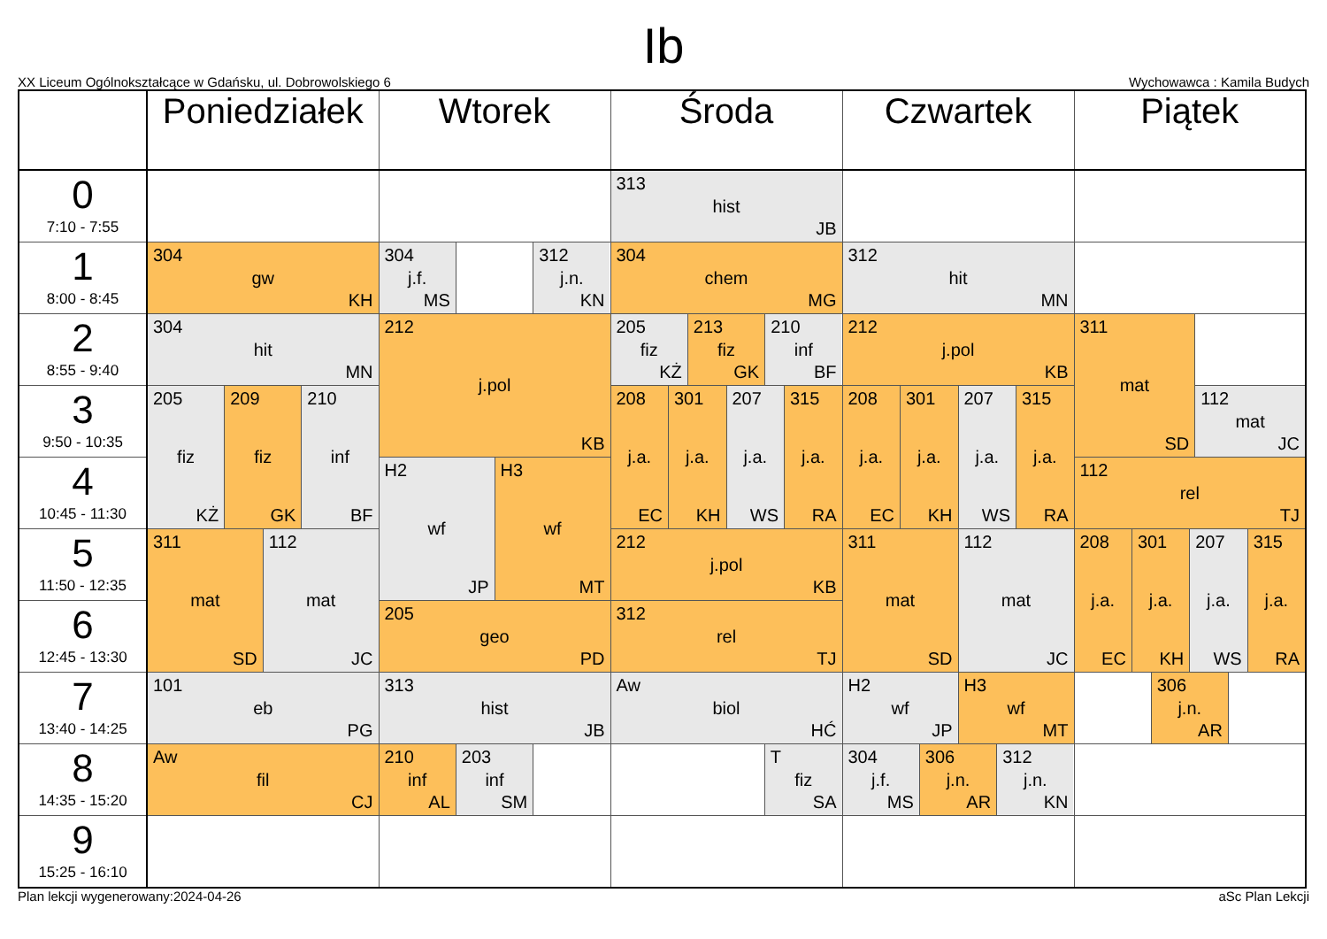Ib
XX Liceum Ogólnokształcące w Gdańsku, ul. Dobrowolskiego 6 Wychowawca : Kamila Budych
| | Poniedziałek | Wtorek | Środa | Czwartek | Piątek |
| --- | --- | --- | --- | --- | --- |
| 0 7:10 - 7:55 | | | 313 hist JB | | |
| 1 8:00 - 8:45 | 304 gw KH | 304 j.f. MS 312 j.n. KN | 304 chem MG | 312 hit MN | |
| 2 8:55 - 9:40 | 304 hit MN | 212 j.pol KB | 205 fiz KŻ 213 fiz GK 210 inf BF | 212 j.pol KB | 311 mat SD 112 mat JC |
| 3 9:50 - 10:35 | 205 fiz KŻ 209 fiz GK 210 inf BF | | 208 j.a. EC 301 j.a. KH 207 j.a. WS 315 j.a. RA | 208 j.a. EC 301 j.a. KH 207 j.a. WS 315 j.a. RA | |
| 4 10:45 - 11:30 | | H2 wf JP H3 wf MT | | | 112 rel TJ |
| 5 11:50 - 12:35 | 311 mat SD 112 mat JC | | 212 j.pol KB | 311 mat SD 112 mat JC | 208 j.a. EC 301 j.a. KH 207 j.a. WS 315 j.a. RA |
| 6 12:45 - 13:30 | | 205 geo PD | 312 rel TJ | | |
| 7 13:40 - 14:25 | 101 eb PG | 313 hist JB | Aw biol HĆ | H2 wf JP H3 wf MT | 306 j.n. AR |
| 8 14:35 - 15:20 | Aw fil CJ | 210 inf AL 203 inf SM | T fiz SA | 304 j.f. MS 306 j.n. AR 312 j.n. KN | |
| 9 15:25 - 16:10 | | | | | |
Plan lekcji wygenerowany:2024-04-26 aSc Plan Lekcji